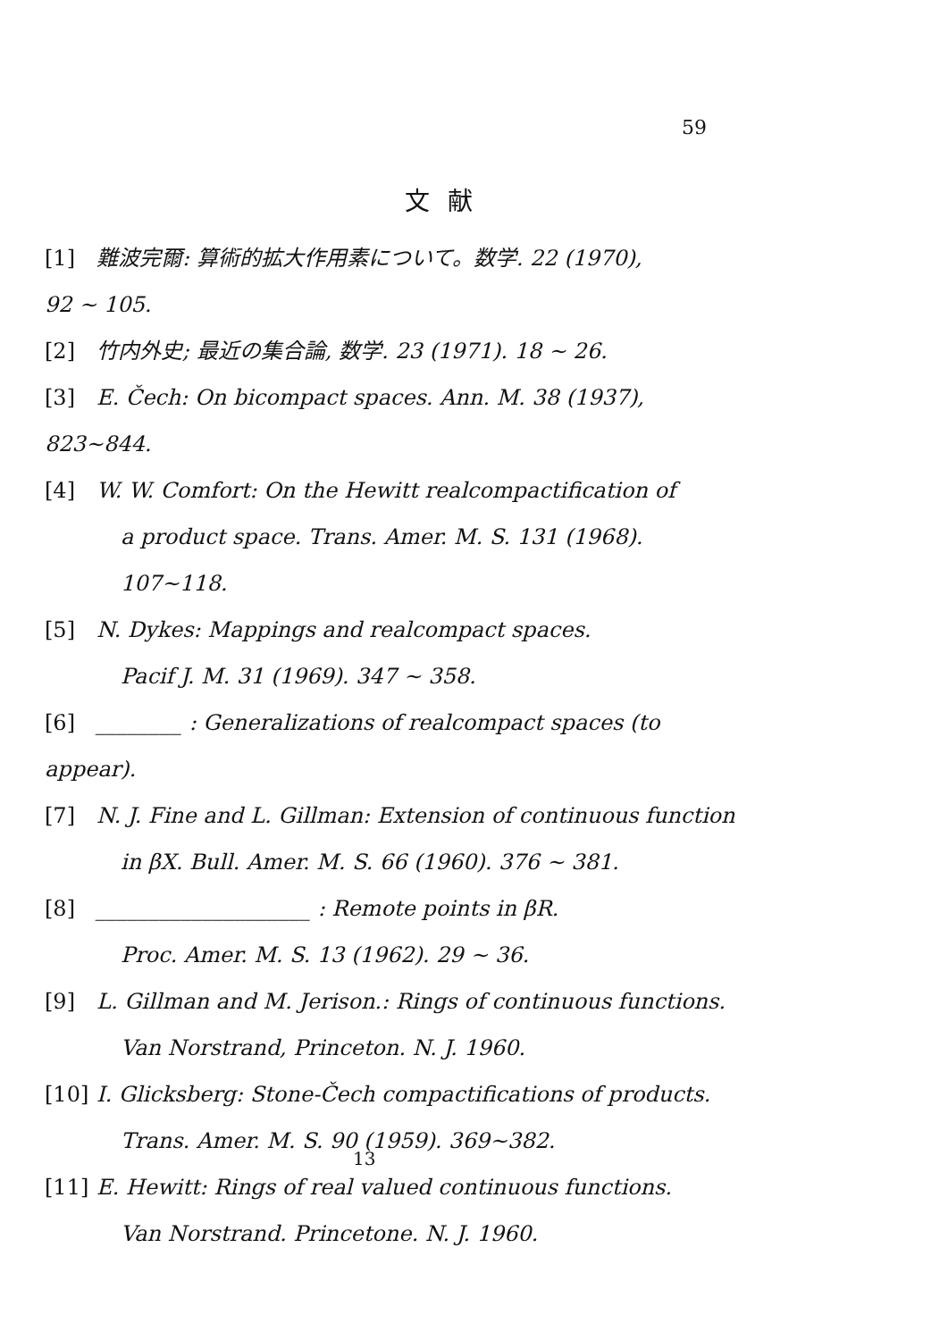59
文献
[1] 難波完爾: 算術的拡大作用素について。数学. 22 (1970),
92 ~ 105.
[2] 竹内外史; 最近の集合論, 数学. 23 (1971). 18 ~ 26.
[3] E. Čech: On bicompact spaces. Ann. M. 38 (1937), 823~844.
[4] W. W. Comfort: On the Hewitt realcompactification of
a product space. Trans. Amer. M. S. 131 (1968). 107~118.
[5] N. Dykes: Mappings and realcompact spaces.
Pacif J. M. 31 (1969). 347 ~ 358.
[6] ________ : Generalizations of realcompact spaces (to appear).
[7] N. J. Fine and L. Gillman: Extension of continuous function
in βX. Bull. Amer. M. S. 66 (1960). 376 ~ 381.
[8] ____________________ : Remote points in βR.
Proc. Amer. M. S. 13 (1962). 29 ~ 36.
[9] L. Gillman and M. Jerison.: Rings of continuous functions.
Van Norstrand, Princeton. N. J. 1960.
[10] I. Glicksberg: Stone-Čech compactifications of products.
Trans. Amer. M. S. 90 (1959). 369~382.
[11] E. Hewitt: Rings of real valued continuous functions.
Van Norstrand. Princetone. N. J. 1960.
13